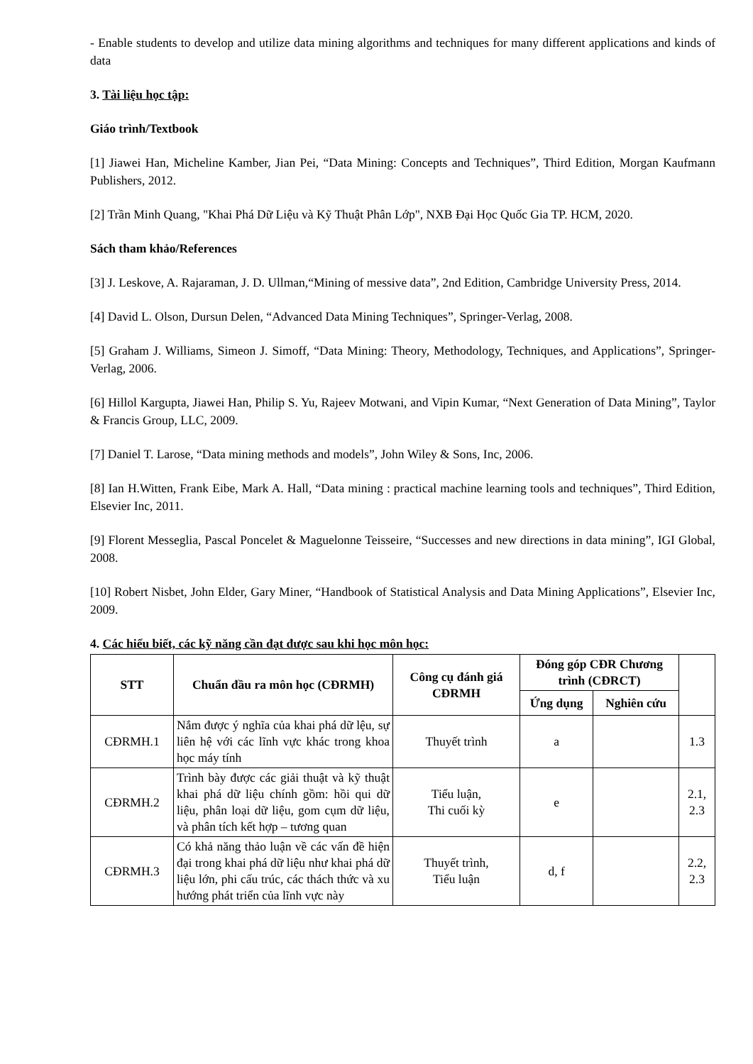- Enable students to develop and utilize data mining algorithms and techniques for many different applications and kinds of data
3. Tài liệu học tập:
Giáo trình/Textbook
[1] Jiawei Han, Micheline Kamber, Jian Pei, “Data Mining: Concepts and Techniques”, Third Edition, Morgan Kaufmann Publishers, 2012.
[2] Trần Minh Quang, "Khai Phá Dữ Liệu và Kỹ Thuật Phân Lớp", NXB Đại Học Quốc Gia TP. HCM, 2020.
Sách tham khảo/References
[3] J. Leskove, A. Rajaraman, J. D. Ullman,“Mining of messive data”, 2nd Edition, Cambridge University Press, 2014.
[4] David L. Olson, Dursun Delen, “Advanced Data Mining Techniques”, Springer-Verlag, 2008.
[5] Graham J. Williams, Simeon J. Simoff, “Data Mining: Theory, Methodology, Techniques, and Applications”, Springer-Verlag, 2006.
[6] Hillol Kargupta, Jiawei Han, Philip S. Yu, Rajeev Motwani, and Vipin Kumar, “Next Generation of Data Mining”, Taylor & Francis Group, LLC, 2009.
[7] Daniel T. Larose, “Data mining methods and models”, John Wiley & Sons, Inc, 2006.
[8] Ian H.Witten, Frank Eibe, Mark A. Hall, “Data mining : practical machine learning tools and techniques”, Third Edition, Elsevier Inc, 2011.
[9] Florent Messeglia, Pascal Poncelet & Maguelonne Teisseire, “Successes and new directions in data mining”, IGI Global, 2008.
[10] Robert Nisbet, John Elder, Gary Miner, “Handbook of Statistical Analysis and Data Mining Applications”, Elsevier Inc, 2009.
4. Các hiểu biết, các kỹ năng cần đạt được sau khi học môn học:
| STT | Chuẩn đầu ra môn học (CĐRMH) | Công cụ đánh giá CĐRMH | Đóng góp CĐR Chương trình (CĐRCT) | | |
| --- | --- | --- | --- | --- | --- |
| | | | Ứng dụng | Nghiên cứu | |
| CĐRMH.1 | Nắm được ý nghĩa của khai phá dữ lệu, sự liên hệ với các lĩnh vực khác trong khoa học máy tính | Thuyết trình | a | | 1.3 |
| CĐRMH.2 | Trình bày được các giải thuật và kỹ thuật khai phá dữ liệu chính gồm: hồi qui dữ liệu, phân loại dữ liệu, gom cụm dữ liệu, và phân tích kết hợp – tương quan | Tiểu luận, Thi cuối kỳ | e | | 2.1, 2.3 |
| CĐRMH.3 | Có khả năng thảo luận về các vấn đề hiện đại trong khai phá dữ liệu như khai phá dữ liệu lớn, phi cấu trúc, các thách thức và xu hướng phát triển của lĩnh vực này | Thuyết trình, Tiểu luận | d, f | | 2.2, 2.3 |